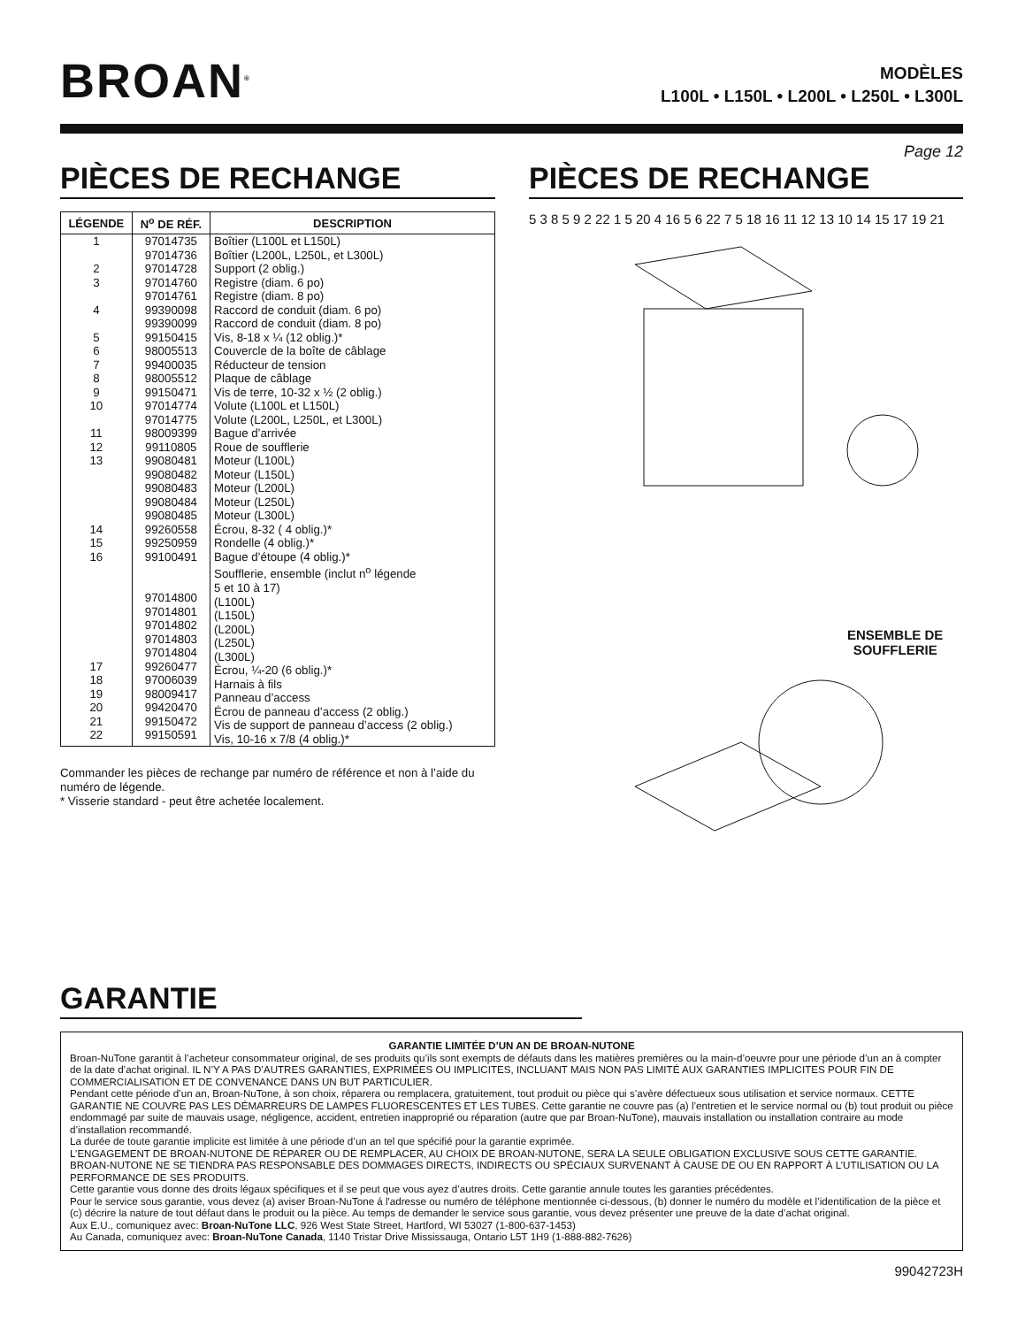BROAN<sup>®</sup>
MODÈLES
L100L • L150L • L200L • L250L • L300L
Page 12
PIÈCES DE RECHANGE
| LÉGENDE | N<sup>o</sup> DE RÉF. | DESCRIPTION |
| --- | --- | --- |
| 1 2 3 4 5 6 7 8 9 10 11 12 13 14 15 16 17 18 19 20 21 22 | 97014735 97014736 97014728 97014760 97014761 99390098 99390099 99150415 98005513 99400035 98005512 99150471 97014774 97014775 98009399 99110805 99080481 99080482 99080483 99080484 99080485 99260558 99250959 99100491 97014800 97014801 97014802 97014803 97014804 99260477 97006039 98009417 99420470 99150472 99150591 | Boîtier (L100L et L150L) Boîtier (L200L, L250L, et L300L) Support (2 oblig.) Registre (diam. 6 po) Registre (diam. 8 po) Raccord de conduit (diam. 6 po) Raccord de conduit (diam. 8 po) Vis, 8-18 x ¼ (12 oblig.)* Couvercle de la boîte de câblage Réducteur de tension Plaque de câblage Vis de terre, 10-32 x ½ (2 oblig.) Volute (L100L et L150L) Volute (L200L, L250L, et L300L) Bague d’arrivée Roue de soufflerie Moteur (L100L) Moteur (L150L) Moteur (L200L) Moteur (L250L) Moteur (L300L) Écrou, 8-32 ( 4 oblig.)* Rondelle (4 oblig.)* Bague d’étoupe (4 oblig.)* Soufflerie, ensemble (inclut n<sup>o</sup> légende 5 et 10 à 17) (L100L) (L150L) (L200L) (L250L) (L300L) Écrou, ¼-20 (6 oblig.)* Harnais à fils Panneau d’access Écrou de panneau d’access (2 oblig.) Vis de support de panneau d’access (2 oblig.) Vis, 10-16 x 7/8 (4 oblig.)* |
Commander les pièces de rechange par numéro de référence et non à l’aide du numéro de légende.
* Visserie standard - peut être achetée localement.
PIÈCES DE RECHANGE
5 3 8 5 9 2 22 1 5 20 4 16 5 6 22 7 5 18 16 11 12 13 10 14 15 17 19 21
ENSEMBLE DE
SOUFFLERIE
GARANTIE
GARANTIE LIMITÉE D’UN AN DE BROAN-NUTONE
Broan-NuTone garantit à l’acheteur consommateur original, de ses produits qu’ils sont exempts de défauts dans les matières premières ou la main-d’oeuvre pour une période d’un an à compter de la date d’achat original. IL N’Y A PAS D’AUTRES GARANTIES, EXPRIMÉES OU IMPLICITES, INCLUANT MAIS NON PAS LIMITÉ AUX GARANTIES IMPLICITES POUR FIN DE COMMERCIALISATION ET DE CONVENANCE DANS UN BUT PARTICULIER.
Pendant cette période d’un an, Broan-NuTone, à son choix, réparera ou remplacera, gratuitement, tout produit ou pièce qui s’avère défectueux sous utilisation et service normaux. CETTE GARANTIE NE COUVRE PAS LES DÉMARREURS DE LAMPES FLUORESCENTES ET LES TUBES. Cette garantie ne couvre pas (a) l’entretien et le service normal ou (b) tout produit ou pièce endommagé par suite de mauvais usage, négligence, accident, entretien inapproprié ou réparation (autre que par Broan-NuTone), mauvais installation ou installation contraire au mode d’installation recommandé.
La durée de toute garantie implicite est limitée à une période d’un an tel que spécifié pour la garantie exprimée.
L’ENGAGEMENT DE BROAN-NUTONE DE RÉPARER OU DE REMPLACER, AU CHOIX DE BROAN-NUTONE, SERA LA SEULE OBLIGATION EXCLUSIVE SOUS CETTE GARANTIE. BROAN-NUTONE NE SE TIENDRA PAS RESPONSABLE DES DOMMAGES DIRECTS, INDIRECTS OU SPÉCIAUX SURVENANT À CAUSE DE OU EN RAPPORT À L’UTILISATION OU LA PERFORMANCE DE SES PRODUITS.
Cette garantie vous donne des droits légaux spécifiques et il se peut que vous ayez d’autres droits. Cette garantie annule toutes les garanties précédentes.
Pour le service sous garantie, vous devez (a) aviser Broan-NuTone á l'adresse ou numéro de téléphone mentionnée ci-dessous, (b) donner le numéro du modèle et l’identification de la pièce et (c) décrire la nature de tout défaut dans le produit ou la pièce. Au temps de demander le service sous garantie, vous devez présenter une preuve de la date d’achat original.
Aux E.U., comuniquez avec: Broan-NuTone LLC, 926 West State Street, Hartford, WI 53027 (1-800-637-1453)
Au Canada, comuniquez avec: Broan-NuTone Canada, 1140 Tristar Drive Mississauga, Ontario L5T 1H9 (1-888-882-7626)
99042723H